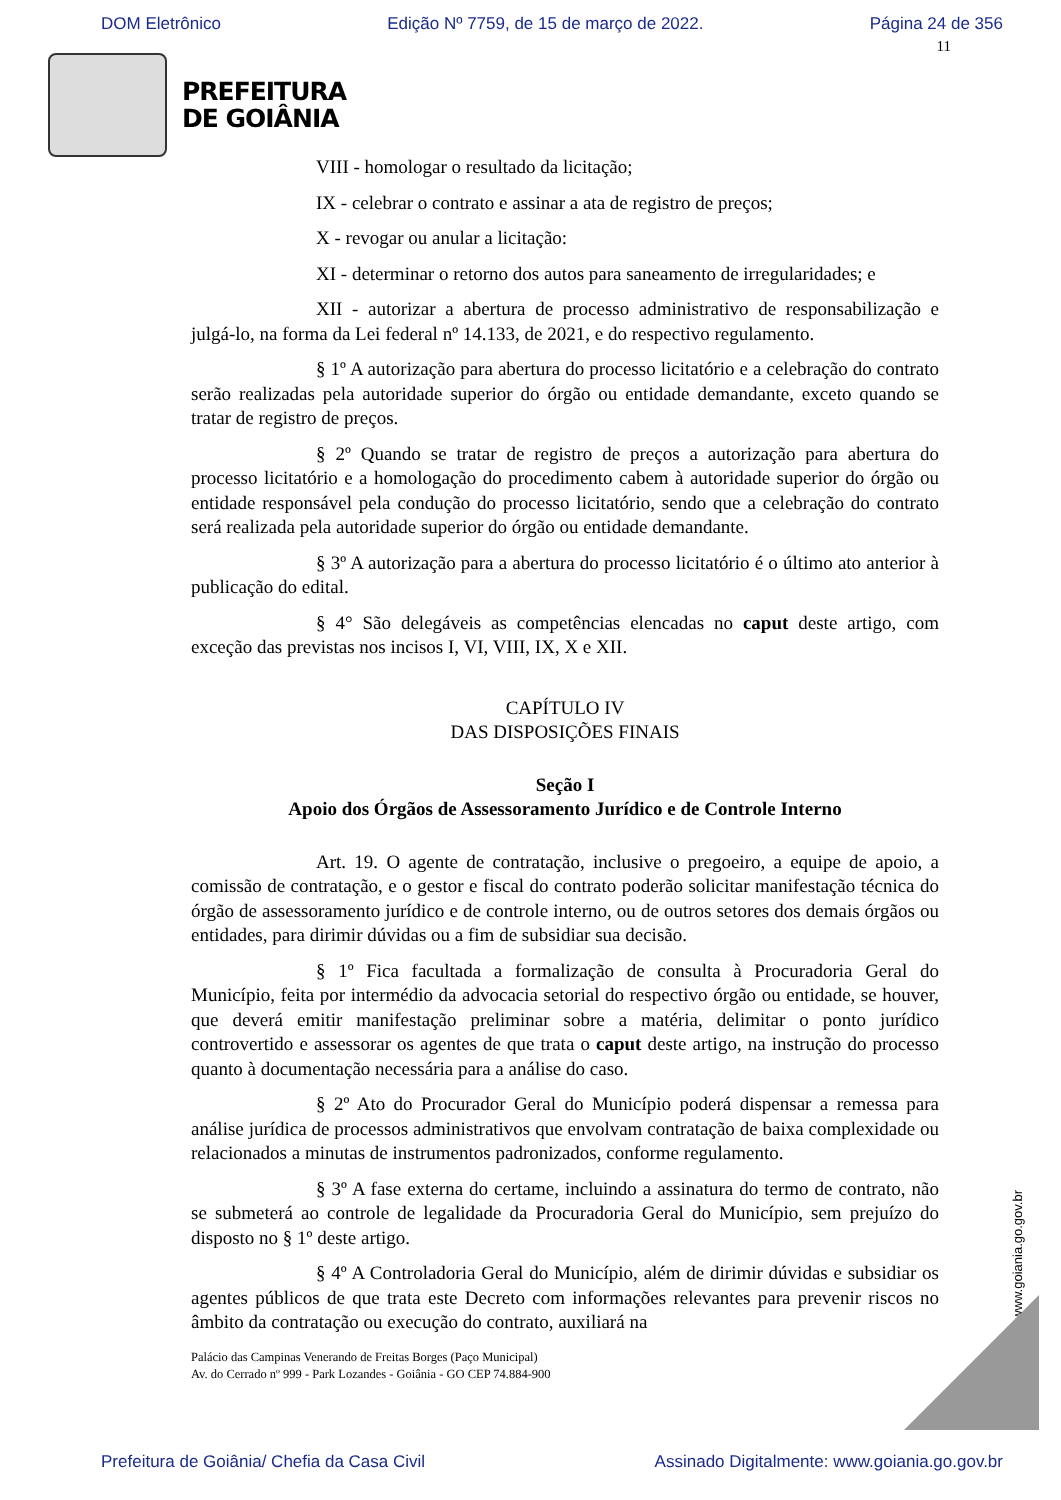DOM Eletrônico Edição Nº 7759, de 15 de março de 2022. Página 24 de 356
11
PREFEITURA
DE GOIÂNIA
VIII - homologar o resultado da licitação;
IX - celebrar o contrato e assinar a ata de registro de preços;
X - revogar ou anular a licitação:
XI - determinar o retorno dos autos para saneamento de irregularidades; e
XII - autorizar a abertura de processo administrativo de responsabilização e julgá-lo, na forma da Lei federal nº 14.133, de 2021, e do respectivo regulamento.
§ 1º A autorização para abertura do processo licitatório e a celebração do contrato serão realizadas pela autoridade superior do órgão ou entidade demandante, exceto quando se tratar de registro de preços.
§ 2º Quando se tratar de registro de preços a autorização para abertura do processo licitatório e a homologação do procedimento cabem à autoridade superior do órgão ou entidade responsável pela condução do processo licitatório, sendo que a celebração do contrato será realizada pela autoridade superior do órgão ou entidade demandante.
§ 3º A autorização para a abertura do processo licitatório é o último ato anterior à publicação do edital.
§ 4° São delegáveis as competências elencadas no caput deste artigo, com exceção das previstas nos incisos I, VI, VIII, IX, X e XII.
CAPÍTULO IV
DAS DISPOSIÇÕES FINAIS
Seção I
Apoio dos Órgãos de Assessoramento Jurídico e de Controle Interno
Art. 19. O agente de contratação, inclusive o pregoeiro, a equipe de apoio, a comissão de contratação, e o gestor e fiscal do contrato poderão solicitar manifestação técnica do órgão de assessoramento jurídico e de controle interno, ou de outros setores dos demais órgãos ou entidades, para dirimir dúvidas ou a fim de subsidiar sua decisão.
§ 1º Fica facultada a formalização de consulta à Procuradoria Geral do Município, feita por intermédio da advocacia setorial do respectivo órgão ou entidade, se houver, que deverá emitir manifestação preliminar sobre a matéria, delimitar o ponto jurídico controvertido e assessorar os agentes de que trata o caput deste artigo, na instrução do processo quanto à documentação necessária para a análise do caso.
§ 2º Ato do Procurador Geral do Município poderá dispensar a remessa para análise jurídica de processos administrativos que envolvam contratação de baixa complexidade ou relacionados a minutas de instrumentos padronizados, conforme regulamento.
§ 3º A fase externa do certame, incluindo a assinatura do termo de contrato, não se submeterá ao controle de legalidade da Procuradoria Geral do Município, sem prejuízo do disposto no § 1º deste artigo.
§ 4º A Controladoria Geral do Município, além de dirimir dúvidas e subsidiar os agentes públicos de que trata este Decreto com informações relevantes para prevenir riscos no âmbito da contratação ou execução do contrato, auxiliará na
Palácio das Campinas Venerando de Freitas Borges (Paço Municipal)
Av. do Cerrado nº 999 - Park Lozandes - Goiânia - GO CEP 74.884-900
www.goiania.go.gov.br
Prefeitura de Goiânia/ Chefia da Casa Civil Assinado Digitalmente: www.goiania.go.gov.br